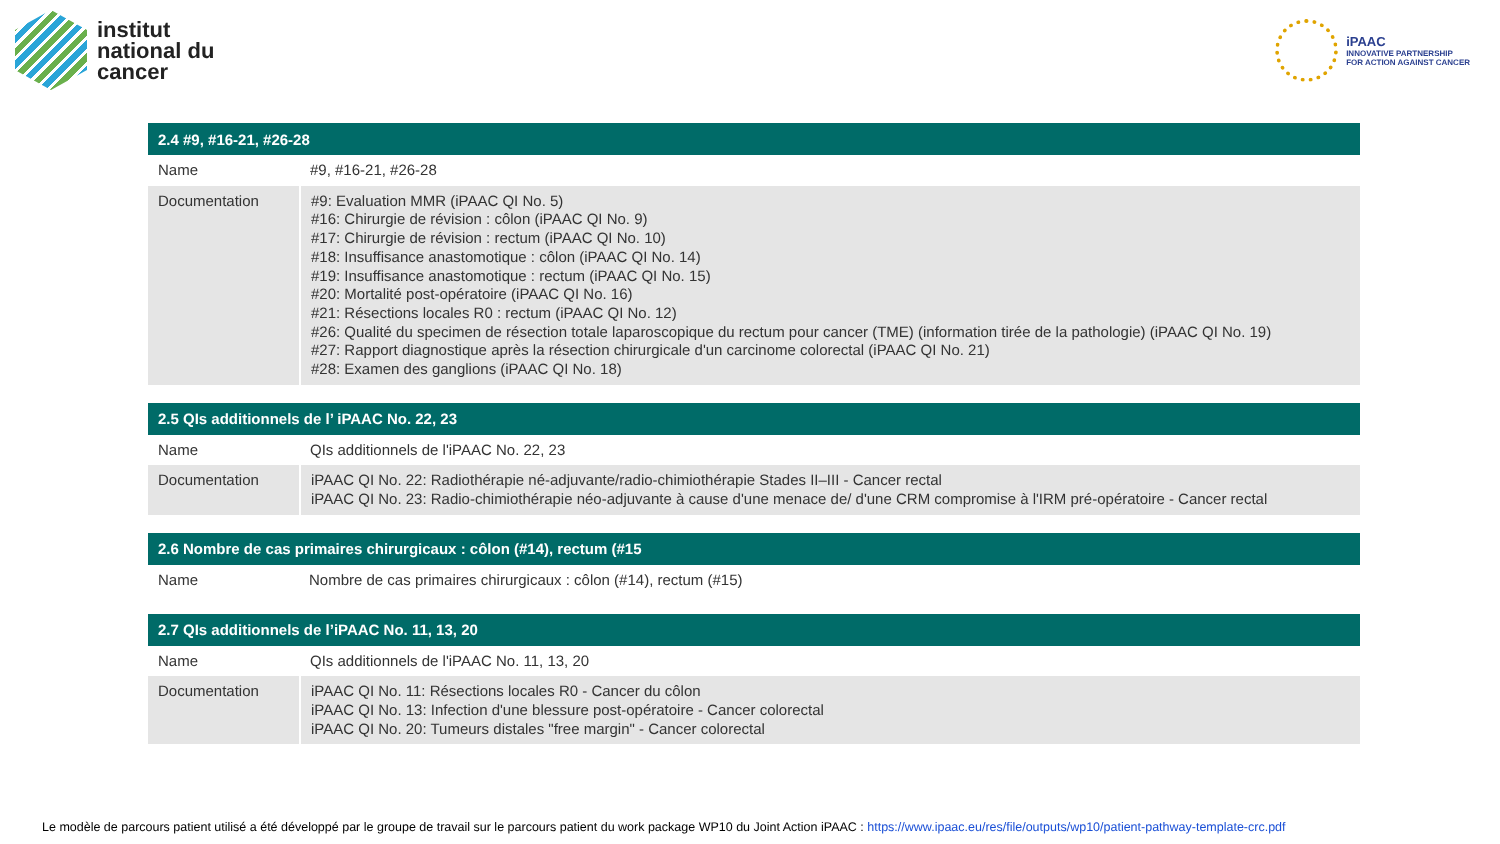institut
national du
cancer
iPAAC
INNOVATIVE PARTNERSHIP
FOR ACTION AGAINST CANCER
| 2.4 #9, #16-21, #26-28 | |
| --- | --- |
| Name | #9, #16-21, #26-28 |
| Documentation | #9: Evaluation MMR (iPAAC QI No. 5) #16: Chirurgie de révision : côlon (iPAAC QI No. 9) #17: Chirurgie de révision : rectum (iPAAC QI No. 10) #18: Insuffisance anastomotique : côlon (iPAAC QI No. 14) #19: Insuffisance anastomotique : rectum (iPAAC QI No. 15) #20: Mortalité post-opératoire (iPAAC QI No. 16) #21: Résections locales R0 : rectum (iPAAC QI No. 12) #26: Qualité du specimen de résection totale laparoscopique du rectum pour cancer (TME) (information tirée de la pathologie) (iPAAC QI No. 19) #27: Rapport diagnostique après la résection chirurgicale d'un carcinome colorectal (iPAAC QI No. 21) #28: Examen des ganglions (iPAAC QI No. 18) |
| 2.5 QIs additionnels de l’ iPAAC No. 22, 23 | |
| --- | --- |
| Name | QIs additionnels de l'iPAAC No. 22, 23 |
| Documentation | iPAAC QI No. 22: Radiothérapie né-adjuvante/radio-chimiothérapie Stades II–III - Cancer rectal iPAAC QI No. 23: Radio-chimiothérapie néo-adjuvante à cause d'une menace de/ d'une CRM compromise à l'IRM pré-opératoire - Cancer rectal |
| 2.6 Nombre de cas primaires chirurgicaux : côlon (#14), rectum (#15 | |
| --- | --- |
| Name | Nombre de cas primaires chirurgicaux : côlon (#14), rectum (#15) |
| 2.7 QIs additionnels de l’iPAAC No. 11, 13, 20 | |
| --- | --- |
| Name | QIs additionnels de l'iPAAC No. 11, 13, 20 |
| Documentation | iPAAC QI No. 11: Résections locales R0 - Cancer du côlon iPAAC QI No. 13: Infection d'une blessure post-opératoire - Cancer colorectal iPAAC QI No. 20: Tumeurs distales "free margin" - Cancer colorectal |
Le modèle de parcours patient utilisé a été développé par le groupe de travail sur le parcours patient du work package WP10 du Joint Action iPAAC : https://www.ipaac.eu/res/file/outputs/wp10/patient-pathway-template-crc.pdf